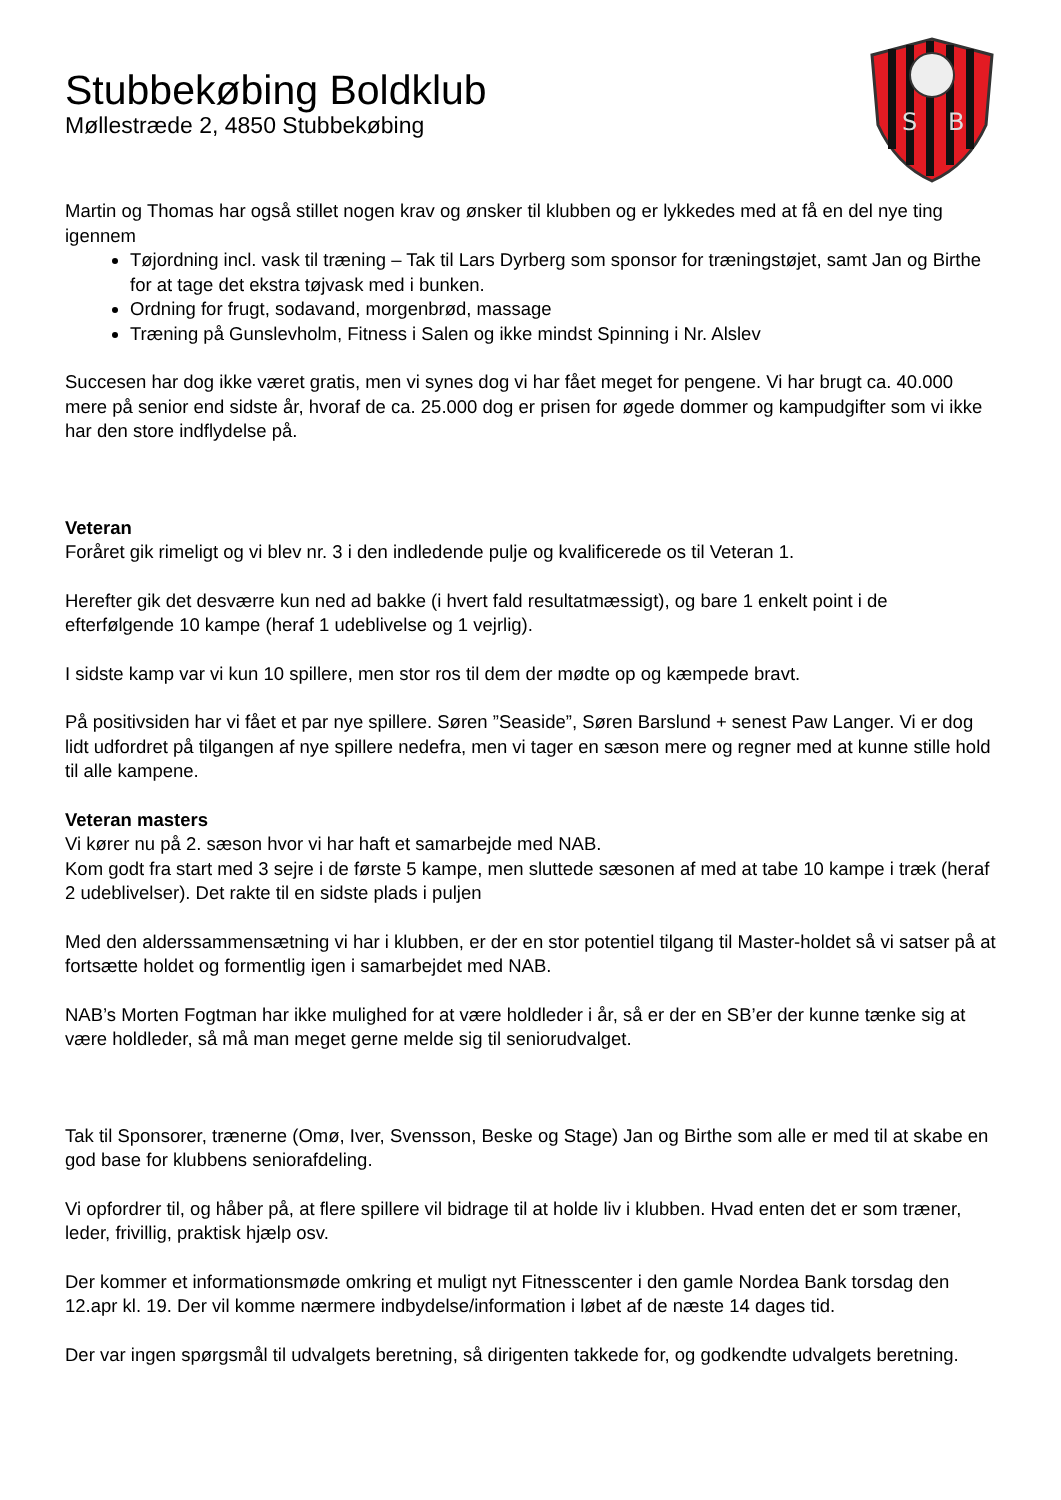S
B
Stubbekøbing Boldklub
Møllestræde 2, 4850 Stubbekøbing
Martin og Thomas har også stillet nogen krav og ønsker til klubben og er lykkedes med at få en del nye ting igennem
Tøjordning incl. vask til træning – Tak til Lars Dyrberg som sponsor for træningstøjet, samt Jan og Birthe for at tage det ekstra tøjvask med i bunken.
Ordning for frugt, sodavand, morgenbrød, massage
Træning på Gunslevholm, Fitness i Salen og ikke mindst Spinning i Nr. Alslev
Succesen har dog ikke været gratis, men vi synes dog vi har fået meget for pengene. Vi har brugt ca. 40.000 mere på senior end sidste år, hvoraf de ca. 25.000 dog er prisen for øgede dommer og kampudgifter som vi ikke har den store indflydelse på.
Veteran
Foråret gik rimeligt og vi blev nr. 3 i den indledende pulje og kvalificerede os til Veteran 1.
Herefter gik det desværre kun ned ad bakke (i hvert fald resultatmæssigt), og bare 1 enkelt point i de efterfølgende 10 kampe (heraf 1 udeblivelse og 1 vejrlig).
I sidste kamp var vi kun 10 spillere, men stor ros til dem der mødte op og kæmpede bravt.
På positivsiden har vi fået et par nye spillere. Søren ”Seaside”, Søren Barslund + senest Paw Langer. Vi er dog lidt udfordret på tilgangen af nye spillere nedefra, men vi tager en sæson mere og regner med at kunne stille hold til alle kampene.
Veteran masters
Vi kører nu på 2. sæson hvor vi har haft et samarbejde med NAB.
Kom godt fra start med 3 sejre i de første 5 kampe, men sluttede sæsonen af med at tabe 10 kampe i træk (heraf 2 udeblivelser). Det rakte til en sidste plads i puljen
Med den alderssammensætning vi har i klubben, er der en stor potentiel tilgang til Master-holdet så vi satser på at fortsætte holdet og formentlig igen i samarbejdet med NAB.
NAB’s Morten Fogtman har ikke mulighed for at være holdleder i år, så er der en SB’er der kunne tænke sig at være holdleder, så må man meget gerne melde sig til seniorudvalget.
Tak til Sponsorer, trænerne (Omø, Iver, Svensson, Beske og Stage) Jan og Birthe som alle er med til at skabe en god base for klubbens seniorafdeling.
Vi opfordrer til, og håber på, at flere spillere vil bidrage til at holde liv i klubben. Hvad enten det er som træner, leder, frivillig, praktisk hjælp osv.
Der kommer et informationsmøde omkring et muligt nyt Fitnesscenter i den gamle Nordea Bank torsdag den 12.apr kl. 19. Der vil komme nærmere indbydelse/information i løbet af de næste 14 dages tid.
Der var ingen spørgsmål til udvalgets beretning, så dirigenten takkede for, og godkendte udvalgets beretning.